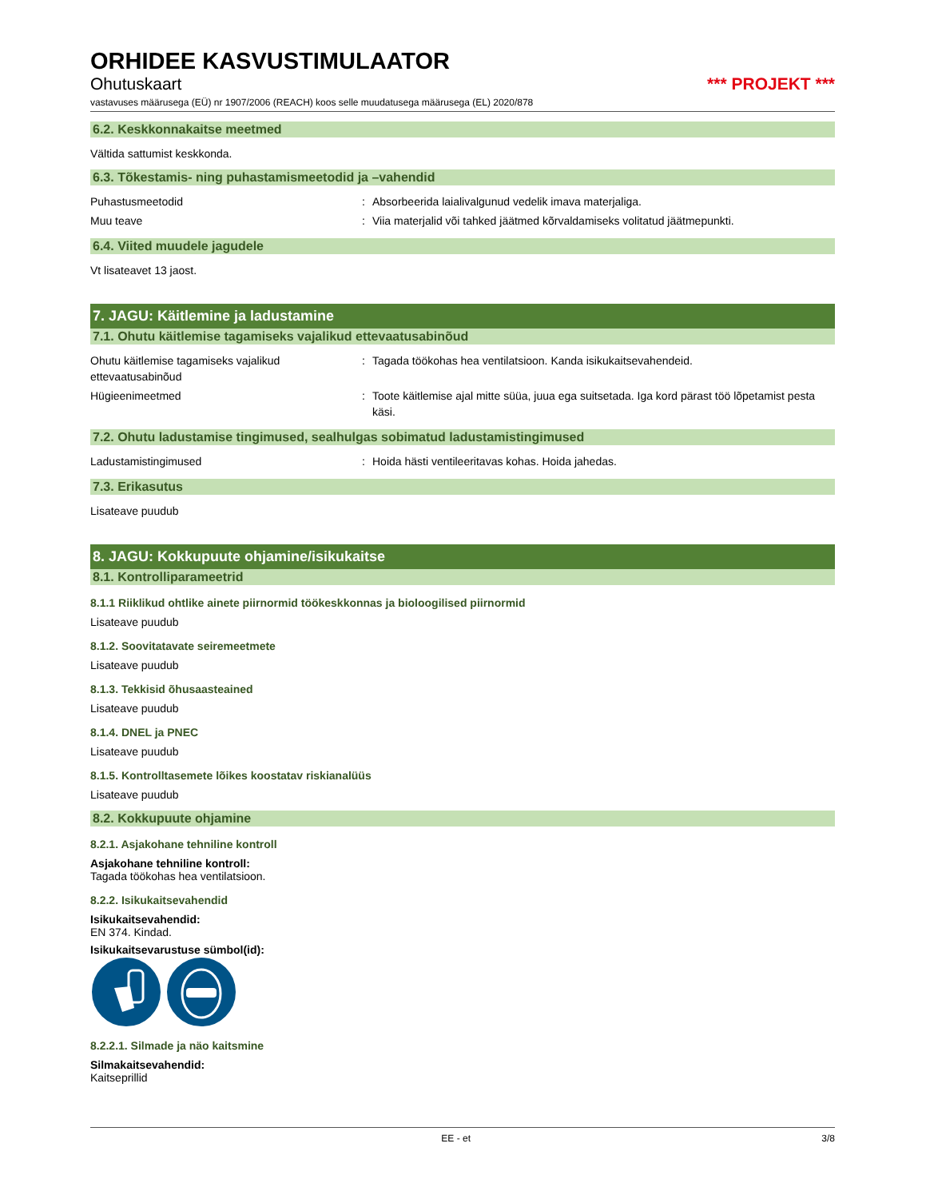ORHIDEE KASVUSTIMULAATOR
Ohutuskaart *** PROJEKT ***
vastavuses määrusega (EÜ) nr 1907/2006 (REACH) koos selle muudatusega määrusega (EL) 2020/878
6.2. Keskkonnakaitse meetmed
Vältida sattumist keskkonda.
6.3. Tõkestamis- ning puhastamismeetodid ja –vahendid
Puhastusmeetodid : Absorbeerida laialivalgunud vedelik imava materjaliga.
Muu teave : Viia materjalid või tahked jäätmed kõrvaldamiseks volitatud jäätmepunkti.
6.4. Viited muudele jagudele
Vt lisateavet 13 jaost.
7. JAGU: Käitlemine ja ladustamine
7.1. Ohutu käitlemise tagamiseks vajalikud ettevaatusabinõud
Ohutu käitlemise tagamiseks vajalikud ettevaatusabinõud
: Tagada töökohas hea ventilatsioon. Kanda isikukaitsevahendeid.
Hügieenimeetmed : Toote käitlemise ajal mitte süüa, juua ega suitsetada. Iga kord pärast töö lõpetamist pesta käsi.
7.2. Ohutu ladustamise tingimused, sealhulgas sobimatud ladustamistingimused
Ladustamistingimused : Hoida hästi ventileeritavas kohas. Hoida jahedas.
7.3. Erikasutus
Lisateave puudub
8. JAGU: Kokkupuute ohjamine/isikukaitse
8.1. Kontrolliparameetrid
8.1.1 Riiklikud ohtlike ainete piirnormid töökeskkonnas ja bioloogilised piirnormid
Lisateave puudub
8.1.2. Soovitatavate seiremeetmete
Lisateave puudub
8.1.3. Tekkisid õhusaasteained
Lisateave puudub
8.1.4. DNEL ja PNEC
Lisateave puudub
8.1.5. Kontrolltasemete lõikes koostatav riskianalüüs
Lisateave puudub
8.2. Kokkupuute ohjamine
8.2.1. Asjakohane tehniline kontroll
Asjakohane tehniline kontroll:
Tagada töökohas hea ventilatsioon.
8.2.2. Isikukaitsevahendid
Isikukaitsevahendid:
EN 374. Kindad.
Isikukaitsevarustuse sümbol(id):
8.2.2.1. Silmade ja näo kaitsmine
Silmakaitsevahendid:
Kaitseprillid
EE - et 3/8